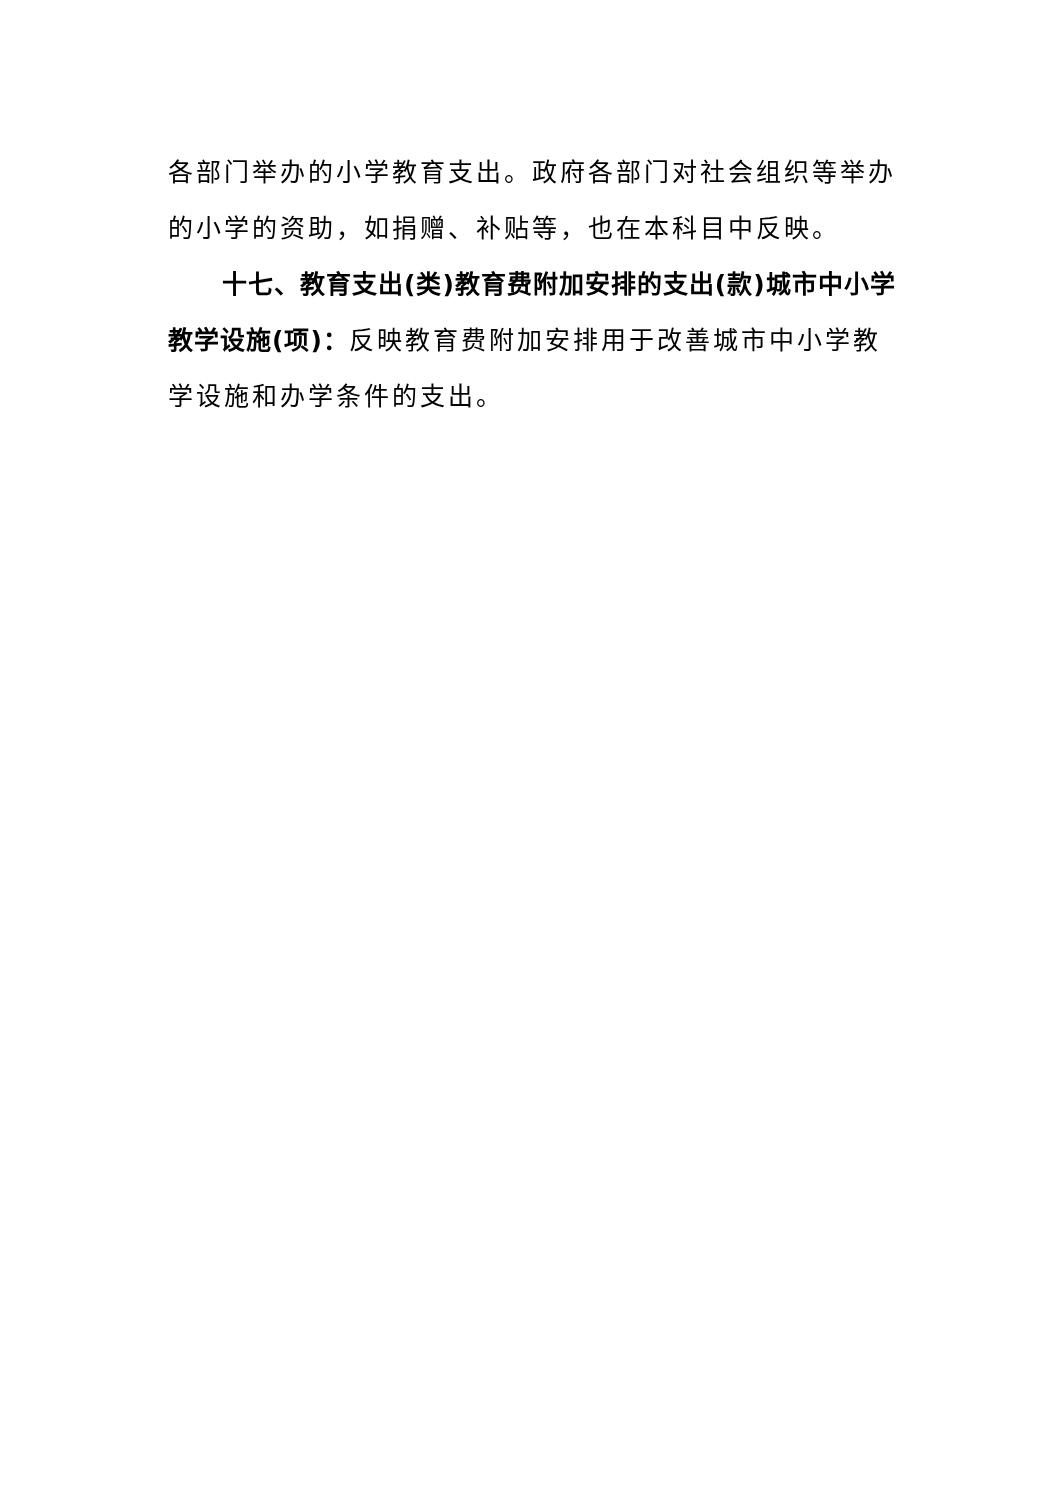各部门举办的小学教育支出。政府各部门对社会组织等举办的小学的资助，如捐赠、补贴等，也在本科目中反映。
十七、教育支出(类)教育费附加安排的支出(款)城市中小学教学设施(项)：反映教育费附加安排用于改善城市中小学教学设施和办学条件的支出。